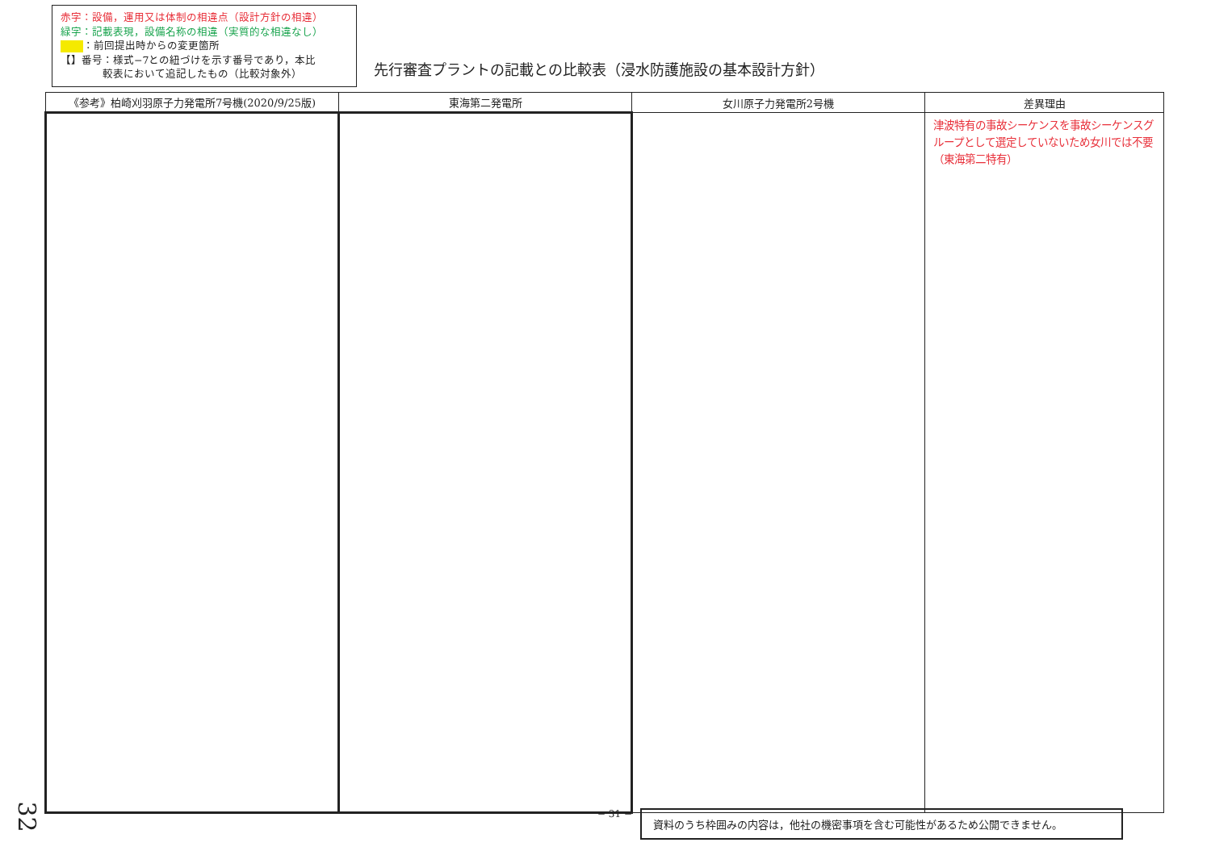赤字：設備，運用又は体制の相違点（設計方針の相違）
緑字：記載表現，設備名称の相違（実質的な相違なし）
：前回提出時からの変更箇所
【】番号：様式−7との紐づけを示す番号であり，本比
　　　　較表において追記したもの（比較対象外）
先行審査プラントの記載との比較表（浸水防護施設の基本設計方針）
| 《参考》柏崎刈羽原子力発電所7号機(2020/9/25版) | 東海第二発電所 | 女川原子力発電所2号機 | 差異理由 |
| --- | --- | --- | --- |
| | | | 津波特有の事故シーケンスを事故シーケンスグループとして選定していないため女川では不要（東海第二特有） |
− 31 − 資料のうち枠囲みの内容は，他社の機密事項を含む可能性があるため公開できません。
32